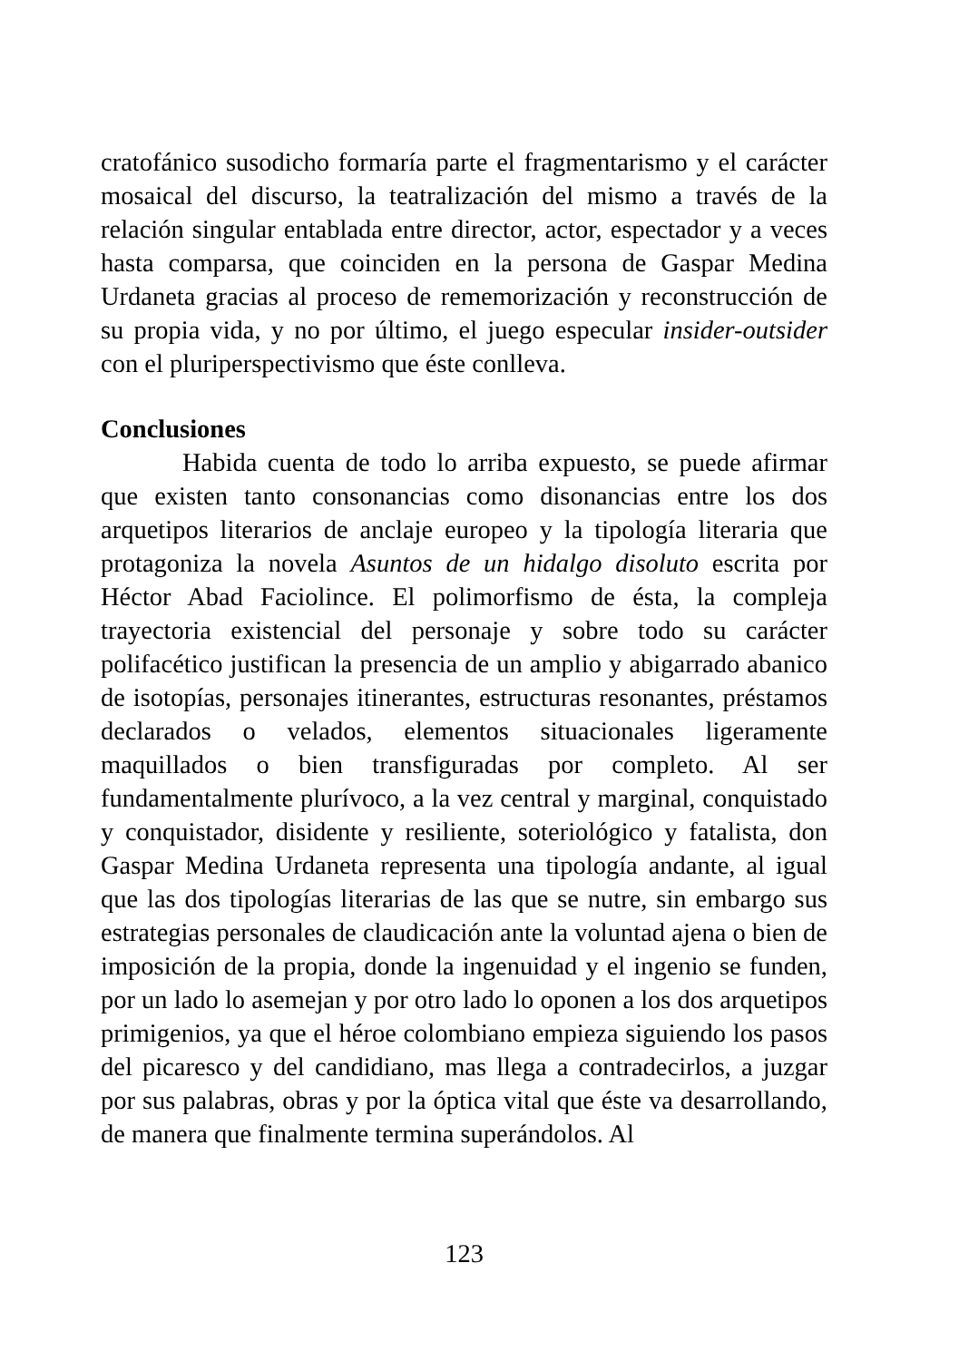cratofánico susodicho formaría parte el fragmentarismo y el carácter mosaical del discurso, la teatralización del mismo a través de la relación singular entablada entre director, actor, espectador y a veces hasta comparsa, que coinciden en la persona de Gaspar Medina Urdaneta gracias al proceso de rememorización y reconstrucción de su propia vida, y no por último, el juego especular insider-outsider con el pluriperspectivismo que éste conlleva.
Conclusiones
Habida cuenta de todo lo arriba expuesto, se puede afirmar que existen tanto consonancias como disonancias entre los dos arquetipos literarios de anclaje europeo y la tipología literaria que protagoniza la novela Asuntos de un hidalgo disoluto escrita por Héctor Abad Faciolince. El polimorfismo de ésta, la compleja trayectoria existencial del personaje y sobre todo su carácter polifacético justifican la presencia de un amplio y abigarrado abanico de isotopías, personajes itinerantes, estructuras resonantes, préstamos declarados o velados, elementos situacionales ligeramente maquillados o bien transfiguradas por completo. Al ser fundamentalmente plurívoco, a la vez central y marginal, conquistado y conquistador, disidente y resiliente, soteriológico y fatalista, don Gaspar Medina Urdaneta representa una tipología andante, al igual que las dos tipologías literarias de las que se nutre, sin embargo sus estrategias personales de claudicación ante la voluntad ajena o bien de imposición de la propia, donde la ingenuidad y el ingenio se funden, por un lado lo asemejan y por otro lado lo oponen a los dos arquetipos primigenios, ya que el héroe colombiano empieza siguiendo los pasos del picaresco y del candidiano, mas llega a contradecirlos, a juzgar por sus palabras, obras y por la óptica vital que éste va desarrollando, de manera que finalmente termina superándolos. Al
123